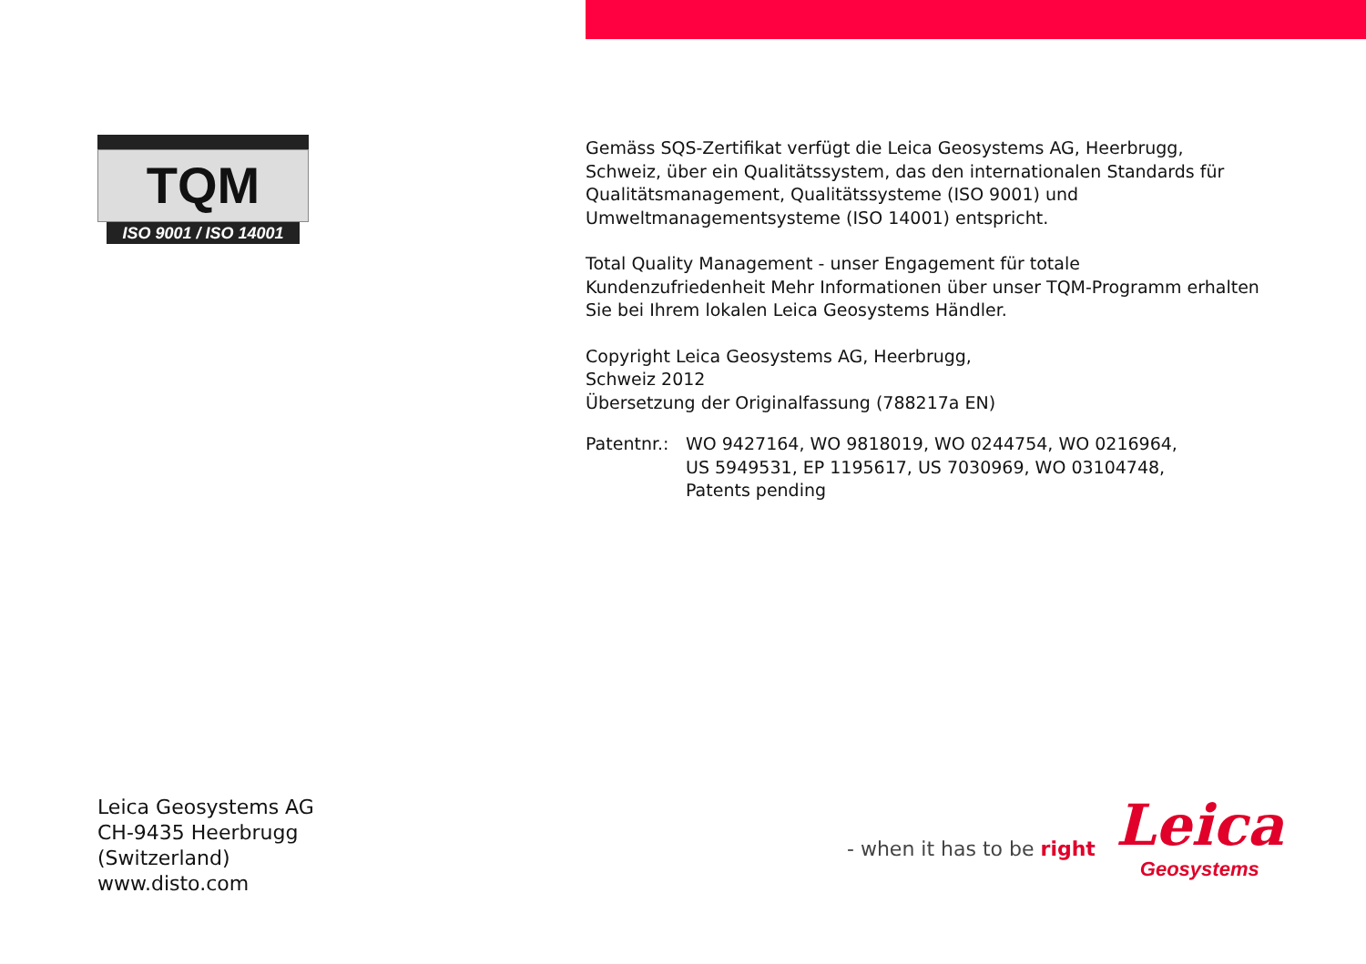TQM
ISO 9001 / ISO 14001
Gemäss SQS-Zertifikat verfügt die Leica Geosystems AG, Heerbrugg, Schweiz, über ein Qualitätssystem, das den internationalen Standards für Qualitätsma­nagement, Qualitätssysteme (ISO 9001) und Umweltmanagementsysteme (ISO 14001) entspricht.
Total Quality Management - unser Engagement für totale Kundenzufriedenheit Mehr Informationen über unser TQM-Programm erhalten Sie bei Ihrem lokalen Leica Geosystems Händler.
Copyright Leica Geosystems AG, Heerbrugg,
Schweiz 2012
Übersetzung der Originalfassung (788217a EN)
Patentnr.: WO 9427164, WO 9818019, WO 0244754, WO 0216964,
US 5949531, EP 1195617, US 7030969, WO 03104748,
Patents pending
Leica Geosystems AG
CH-9435 Heerbrugg
(Switzerland)
www.disto.com
- when it has to be right
Leica
Geosystems